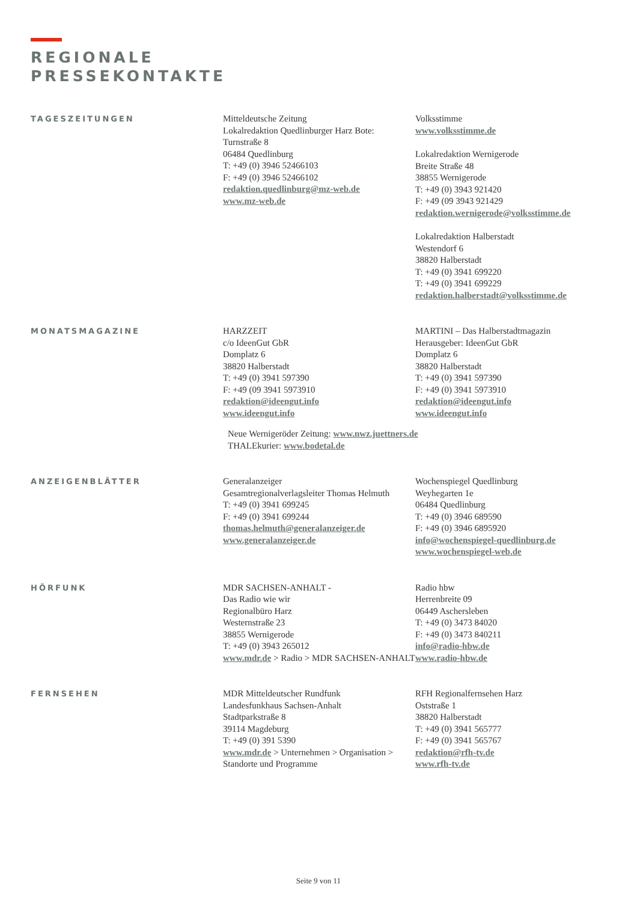REGIONALE
PRESSEKONTAKTE
TAGESZEITUNGEN
Mitteldeutsche Zeitung
Lokalredaktion Quedlinburger Harz Bote:
Turnstraße 8
06484 Quedlinburg
T: +49 (0) 3946 52466103
F: +49 (0) 3946 52466102
redaktion.quedlinburg@mz-web.de
www.mz-web.de
Volksstimme
www.volksstimme.de
Lokalredaktion Wernigerode
Breite Straße 48
38855 Wernigerode
T: +49 (0) 3943 921420
F: +49 (09 3943 921429
redaktion.wernigerode@volksstimme.de
Lokalredaktion Halberstadt
Westendorf 6
38820 Halberstadt
T: +49 (0) 3941 699220
T: +49 (0) 3941 699229
redaktion.halberstadt@volksstimme.de
MONATSMAGAZINE
HARZZEIT
c/o IdeenGut GbR
Domplatz 6
38820 Halberstadt
T: +49 (0) 3941 597390
F: +49 (09 3941 5973910
redaktion@ideengut.info
www.ideengut.info
MARTINI – Das Halberstadtmagazin
Herausgeber: IdeenGut GbR
Domplatz 6
38820 Halberstadt
T: +49 (0) 3941 597390
F: +49 (0) 3941 5973910
redaktion@ideengut.info
www.ideengut.info
Neue Wernigeröder Zeitung: www.nwz.juettners.de
THALEkurier: www.bodetal.de
ANZEIGENBLÄTTER
Generalanzeiger
Gesamtregionalverlagsleiter Thomas Helmuth
T: +49 (0) 3941 699245
F: +49 (0) 3941 699244
thomas.helmuth@generalanzeiger.de
www.generalanzeiger.de
Wochenspiegel Quedlinburg
Weyhegarten 1e
06484 Quedlinburg
T: +49 (0) 3946 689590
F: +49 (0) 3946 6895920
info@wochenspiegel-quedlinburg.de
www.wochenspiegel-web.de
HÖRFUNK
MDR SACHSEN-ANHALT -
Das Radio wie wir
Regionalbüro Harz
Westernstraße 23
38855 Wernigerode
T: +49 (0) 3943 265012
www.mdr.de > Radio > MDR SACHSEN-ANHALT
Radio hbw
Herrenbreite 09
06449 Aschersleben
T: +49 (0) 3473 84020
F: +49 (0) 3473 840211
info@radio-hbw.de
www.radio-hbw.de
FERNSEHEN
MDR Mitteldeutscher Rundfunk
Landesfunkhaus Sachsen-Anhalt
Stadtparkstraße 8
39114 Magdeburg
T: +49 (0) 391 5390
www.mdr.de > Unternehmen > Organisation > Standorte und Programme
RFH Regionalfernsehen Harz
Oststraße 1
38820 Halberstadt
T: +49 (0) 3941 565777
F: +49 (0) 3941 565767
redaktion@rfh-tv.de
www.rfh-tv.de
Seite 9 von 11